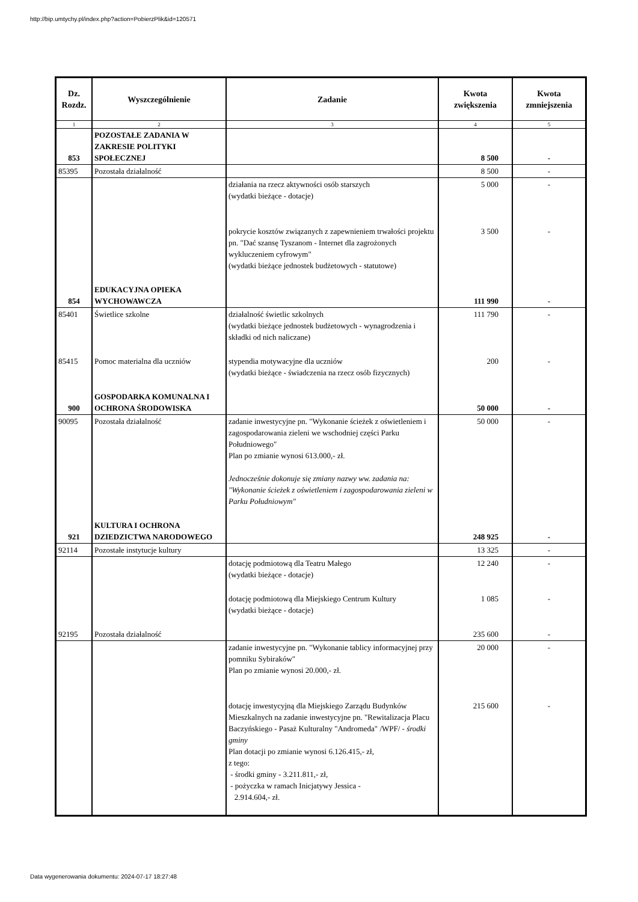http://bip.umtychy.pl/index.php?action=PobierzPlik&id=120571
| Dz. Rozdz. | Wyszczególnienie | Zadanie | Kwota zwiększenia | Kwota zmniejszenia |
| --- | --- | --- | --- | --- |
| 1 | 2 | 3 | 4 | 5 |
| 853 | POZOSTAŁE ZADANIA W ZAKRESIE POLITYKI SPOŁECZNEJ | | 8 500 | - |
| 85395 | Pozostała działalność | | 8 500 | - |
| | | działania na rzecz aktywności osób starszych (wydatki bieżące - dotacje) | 5 000 | - |
| | | pokrycie kosztów związanych z zapewnieniem trwałości projektu pn. "Dać szansę Tyszanom - Internet dla zagrożonych wykluczeniem cyfrowym" (wydatki bieżące jednostek budżetowych - statutowe) | 3 500 | - |
| 854 | EDUKACYJNA OPIEKA WYCHOWAWCZA | | 111 990 | - |
| 85401 | Świetlice szkolne | działalność świetlic szkolnych (wydatki bieżące jednostek budżetowych - wynagrodzenia i składki od nich naliczane) | 111 790 | - |
| 85415 | Pomoc materialna dla uczniów | stypendia motywacyjne dla uczniów (wydatki bieżące - świadczenia na rzecz osób fizycznych) | 200 | - |
| 900 | GOSPODARKA KOMUNALNA I OCHRONA ŚRODOWISKA | | 50 000 | - |
| 90095 | Pozostała działalność | zadanie inwestycyjne pn. "Wykonanie ścieżek z oświetleniem i zagospodarowania zieleni we wschodniej części Parku Południowego" Plan po zmianie wynosi 613.000,- zł. Jednocześnie dokonuje się zmiany nazwy ww. zadania na: "Wykonanie ścieżek z oświetleniem i zagospodarowania zieleni w Parku Południowym" | 50 000 | - |
| 921 | KULTURA I OCHRONA DZIEDZICTWA NARODOWEGO | | 248 925 | - |
| 92114 | Pozostałe instytucje kultury | | 13 325 | - |
| | | dotację podmiotową dla Teatru Małego (wydatki bieżące - dotacje) | 12 240 | - |
| | | dotację podmiotową dla Miejskiego Centrum Kultury (wydatki bieżące - dotacje) | 1 085 | - |
| 92195 | Pozostała działalność | | 235 600 | - |
| | | zadanie inwestycyjne pn. "Wykonanie tablicy informacyjnej przy pomniku Sybiraków" Plan po zmianie wynosi 20.000,- zł. | 20 000 | - |
| | | dotację inwestycyjną dla Miejskiego Zarządu Budynków Mieszkalnych na zadanie inwestycyjne pn. "Rewitalizacja Placu Baczyńskiego - Pasaż Kulturalny "Andromeda" /WPF/ - środki gminy Plan dotacji po zmianie wynosi 6.126.415,- zł, z tego: - środki gminy - 3.211.811,- zł, - pożyczka w ramach Inicjatywy Jessica - 2.914.604,- zł. | 215 600 | - |
Data wygenerowania dokumentu: 2024-07-17 18:27:48